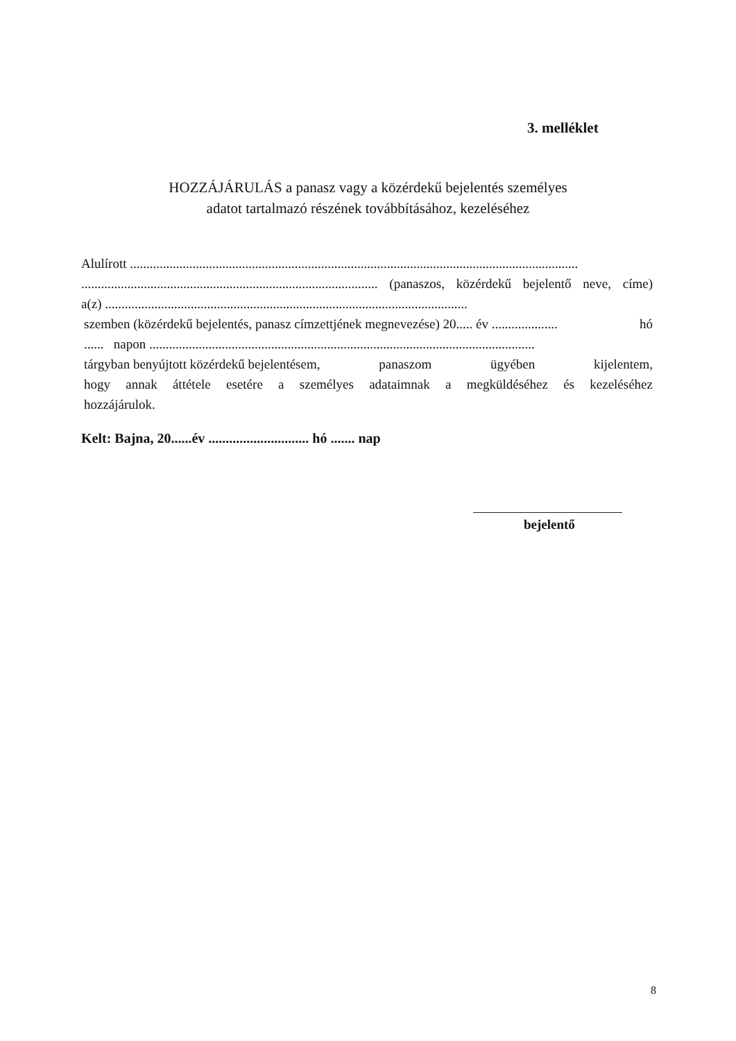3. melléklet
HOZZÁJÁRULÁS a panasz vagy a közérdekű bejelentés személyes
adatot tartalmazó részének továbbításához, kezeléséhez
Alulírott ........................................................................................................................................
.......................................................................................... (panaszos, közérdekű bejelentő neve, címe)
a(z) ..............................................................................................................
szemben (közérdekű bejelentés, panasz címzettjének megnevezése) 20..... év .................... hó
...... napon .....................................................................................................................
tárgyban benyújtott közérdekű bejelentésem, panaszom ügyében kijelentem,
hogy annak áttétele esetére a személyes adataimnak a megküldéséhez és kezeléséhez
hozzájárulok.
Kelt: Bajna, 20......év ............................. hó ....... nap
bejelentő
8